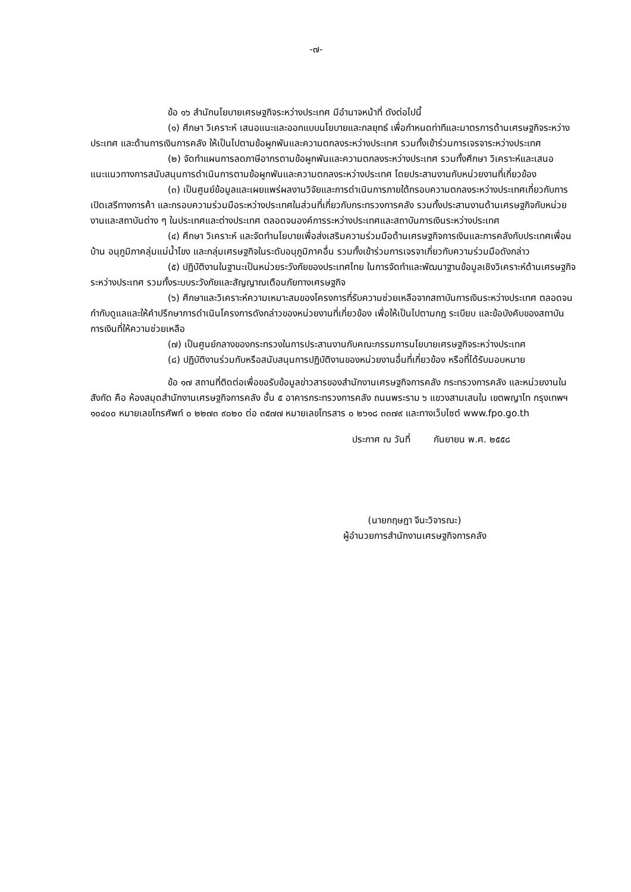-๗-
ข้อ ๑๖ สำนักนโยบายเศรษฐกิจระหว่างประเทศ มีอำนาจหน้าที่ ดังต่อไปนี้
(๑) ศึกษา วิเคราะห์ เสนอแนะและออกแบบนโยบายและกลยุทธ์ เพื่อกำหนดท่าทีและมาตรการด้านเศรษฐกิจระหว่างประเทศ และด้านการเงินการคลัง ให้เป็นไปตามข้อผูกพันและความตกลงระหว่างประเทศ รวมทั้งเข้าร่วมการเจรจาระหว่างประเทศ
(๒) จัดทำแผนการลดภาษีอากรตามข้อผูกพันและความตกลงระหว่างประเทศ รวมทั้งศึกษา วิเคราะห์และเสนอแนะแนวทางการสนับสนุนการดำเนินการตามข้อผูกพันและความตกลงระหว่างประเทศ โดยประสานงานกับหน่วยงานที่เกี่ยวข้อง
(๓) เป็นศูนย์ข้อมูลและเผยแพร่ผลงานวิจัยและการดำเนินการภายใต้กรอบความตกลงระหว่างประเทศเกี่ยวกับการเปิดเสรีทางการค้า และกรอบความร่วมมือระหว่างประเทศในส่วนที่เกี่ยวกับกระทรวงการคลัง รวมทั้งประสานงานด้านเศรษฐกิจกับหน่วยงานและสถาบันต่าง ๆ ในประเทศและต่างประเทศ ตลอดจนองค์การระหว่างประเทศและสถาบันการเงินระหว่างประเทศ
(๔) ศึกษา วิเคราะห์ และจัดทำนโยบายเพื่อส่งเสริมความร่วมมือด้านเศรษฐกิจการเงินและการคลังกับประเทศเพื่อนบ้าน อนุภูมิภาคลุ่มแม่น้ำโขง และกลุ่มเศรษฐกิจในระดับอนุภูมิภาคอื่น รวมทั้งเข้าร่วมการเจรจาเกี่ยวกับความร่วมมือดังกล่าว
(๕) ปฏิบัติงานในฐานะเป็นหน่วยระวังภัยของประเทศไทย ในการจัดทำและพัฒนาฐานข้อมูลเชิงวิเคราะห์ด้านเศรษฐกิจระหว่างประเทศ รวมทั้งระบบระวังภัยและสัญญาณเตือนภัยทางเศรษฐกิจ
(๖) ศึกษาและวิเคราะห์ความเหมาะสมของโครงการที่รับความช่วยเหลือจากสถาบันการเงินระหว่างประเทศ ตลอดจนกำกับดูแลและให้คำปรึกษาการดำเนินโครงการดังกล่าวของหน่วยงานที่เกี่ยวข้อง เพื่อให้เป็นไปตามกฎ ระเบียบ และข้อบังคับของสถาบันการเงินที่ให้ความช่วยเหลือ
(๗) เป็นศูนย์กลางของกระทรวงในการประสานงานกับคณะกรรมการนโยบายเศรษฐกิจระหว่างประเทศ
(๘) ปฏิบัติงานร่วมกับหรือสนับสนุนการปฏิบัติงานของหน่วยงานอื่นที่เกี่ยวข้อง หรือที่ได้รับมอบหมาย
ข้อ ๑๗ สถานที่ติดต่อเพื่อขอรับข้อมูลข่าวสารของสำนักงานเศรษฐกิจการคลัง กระทรวงการคลัง และหน่วยงานในสังกัด คือ ห้องสมุดสำนักงานเศรษฐกิจการคลัง ชั้น ๕ อาคารกระทรวงการคลัง ถนนพระราม ๖ แขวงสามเสนใน เขตพญาไท กรุงเทพฯ ๑๐๔๐๐ หมายเลขโทรศัพท์ ๐ ๒๒๗๓ ๙๐๒๐ ต่อ ๓๕๗๗ หมายเลขโทรสาร ๐ ๒๖๑๘ ๓๓๗๙ และทางเว็บไซต์ www.fpo.go.th
ประกาศ ณ วันที่ กันยายน พ.ศ. ๒๕๕๘
(นายกฤษฎา จีนะวิจารณะ)
ผู้อำนวยการสำนักงานเศรษฐกิจการคลัง